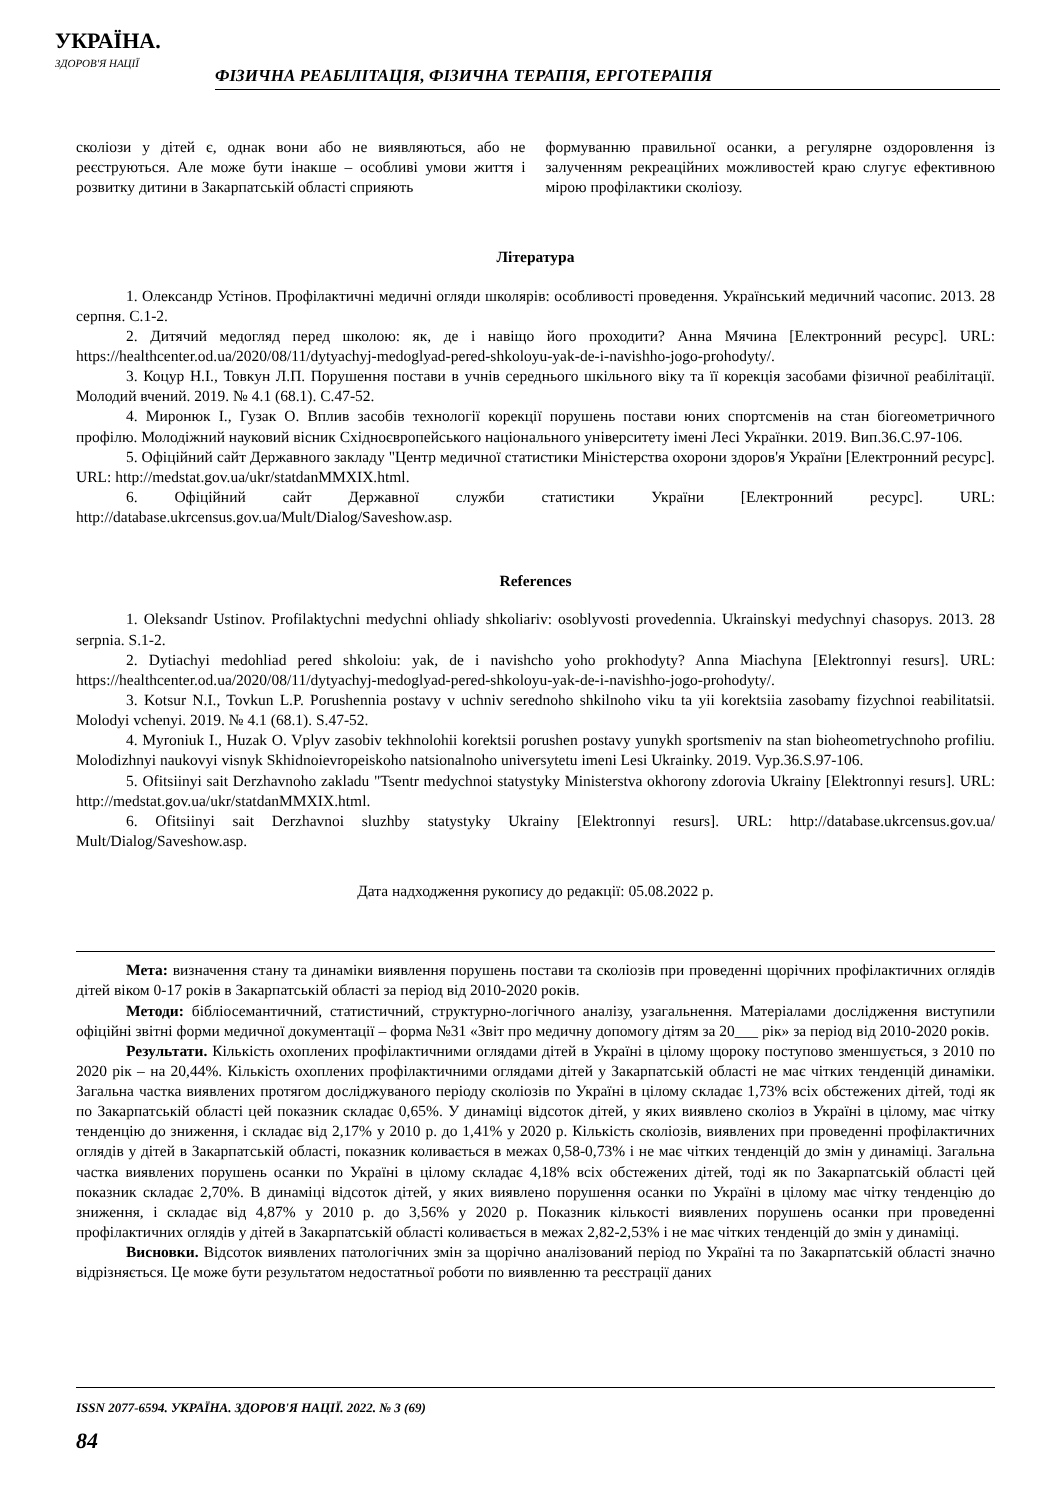УКРАЇНА.
ЗДОРОВ'Я НАЦІЇ
ФІЗИЧНА РЕАБІЛІТАЦІЯ, ФІЗИЧНА ТЕРАПІЯ, ЕРГОТЕРАПІЯ
сколіози у дітей є, однак вони або не виявляються, або не реєструються. Але може бути інакше – особливі умови життя і розвитку дитини в Закарпатській області сприяють
формуванню правильної осанки, а регулярне оздоровлення із залученням рекреаційних можливостей краю слугує ефективною мірою профілактики сколіозу.
Література
1. Олександр Устінов. Профілактичні медичні огляди школярів: особливості проведення. Український медичний часопис. 2013. 28 серпня. С.1-2.
2. Дитячий медогляд перед школою: як, де і навіщо його проходити? Анна Мячина [Електронний ресурс]. URL: https://healthcenter.od.ua/2020/08/11/dytyachyj-medoglyad-pered-shkoloyu-yak-de-i-navishho-jogo-prohodyty/.
3. Коцур Н.І., Товкун Л.П. Порушення постави в учнів середнього шкільного віку та її корекція засобами фізичної реабілітації. Молодий вчений. 2019. № 4.1 (68.1). С.47-52.
4. Миронюк І., Гузак О. Вплив засобів технології корекції порушень постави юних спортсменів на стан біогеометричного профілю. Молодіжний науковий вісник Східноєвропейського національного університету імені Лесі Українки. 2019. Вип.36.С.97-106.
5. Офіційний сайт Державного закладу "Центр медичної статистики Міністерства охорони здоров'я України [Електронний ресурс]. URL: http://medstat.gov.ua/ukr/statdanMMXIX.html.
6. Офіційний сайт Державної служби статистики України [Електронний ресурс]. URL: http://database.ukrcensus.gov.ua/Mult/Dialog/Saveshow.asp.
References
1. Oleksandr Ustinov. Profilaktychni medychni ohliady shkoliariv: osoblyvosti provedennia. Ukrainskyi medychnyi chasopys. 2013. 28 serpnia. S.1-2.
2. Dytiachyi medohliad pered shkoloiu: yak, de i navishcho yoho prokhodyty? Anna Miachyna [Elektronnyi resurs]. URL: https://healthcenter.od.ua/2020/08/11/dytyachyj-medoglyad-pered-shkoloyu-yak-de-i-navishho-jogo-prohodyty/.
3. Kotsur N.I., Tovkun L.P. Porushennia postavy v uchniv serednoho shkilnoho viku ta yii korektsiia zasobamy fizychnoi reabilitatsii. Molodyi vchenyi. 2019. № 4.1 (68.1). S.47-52.
4. Myroniuk I., Huzak O. Vplyv zasobiv tekhnolohii korektsii porushen postavy yunykh sportsmeniv na stan bioheometrychnoho profiliu. Molodizhnyi naukovyi visnyk Skhidnoievropeiskoho natsionalnoho universytetu imeni Lesi Ukrainky. 2019. Vyp.36.S.97-106.
5. Ofitsiinyi sait Derzhavnoho zakladu "Tsentr medychnoi statystyky Ministerstva okhorony zdorovia Ukrainy [Elektronnyi resurs]. URL: http://medstat.gov.ua/ukr/statdanMMXIX.html.
6. Ofitsiinyi sait Derzhavnoi sluzhby statystyky Ukrainy [Elektronnyi resurs]. URL: http://database.ukrcensus.gov.ua/ Mult/Dialog/Saveshow.asp.
Дата надходження рукопису до редакції: 05.08.2022 р.
Мета: визначення стану та динаміки виявлення порушень постави та сколіозів при проведенні щорічних профілактичних оглядів дітей віком 0-17 років в Закарпатській області за період від 2010-2020 років.
Методи: бібліосемантичний, статистичний, структурно-логічного аналізу, узагальнення. Матеріалами дослідження виступили офіційні звітні форми медичної документації – форма №31 «Звіт про медичну допомогу дітям за 20___ рік» за період від 2010-2020 років.
Результати. Кількість охоплених профілактичними оглядами дітей в Україні в цілому щороку поступово зменшується, з 2010 по 2020 рік – на 20,44%. Кількість охоплених профілактичними оглядами дітей у Закарпатській області не має чітких тенденцій динаміки. Загальна частка виявлених протягом досліджуваного періоду сколіозів по Україні в цілому складає 1,73% всіх обстежених дітей, тоді як по Закарпатській області цей показник складає 0,65%. У динаміці відсоток дітей, у яких виявлено сколіоз в Україні в цілому, має чітку тенденцію до зниження, і складає від 2,17% у 2010 р. до 1,41% у 2020 р. Кількість сколіозів, виявлених при проведенні профілактичних оглядів у дітей в Закарпатській області, показник коливається в межах 0,58-0,73% і не має чітких тенденцій до змін у динаміці. Загальна частка виявлених порушень осанки по Україні в цілому складає 4,18% всіх обстежених дітей, тоді як по Закарпатській області цей показник складає 2,70%. В динаміці відсоток дітей, у яких виявлено порушення осанки по Україні в цілому має чітку тенденцію до зниження, і складає від 4,87% у 2010 р. до 3,56% у 2020 р. Показник кількості виявлених порушень осанки при проведенні профілактичних оглядів у дітей в Закарпатській області коливається в межах 2,82-2,53% і не має чітких тенденцій до змін у динаміці.
Висновки. Відсоток виявлених патологічних змін за щорічно аналізований період по Україні та по Закарпатській області значно відрізняється. Це може бути результатом недостатньої роботи по виявленню та реєстрації даних
ISSN 2077-6594. УКРАЇНА. ЗДОРОВ'Я НАЦІЇ. 2022. № 3 (69)
84